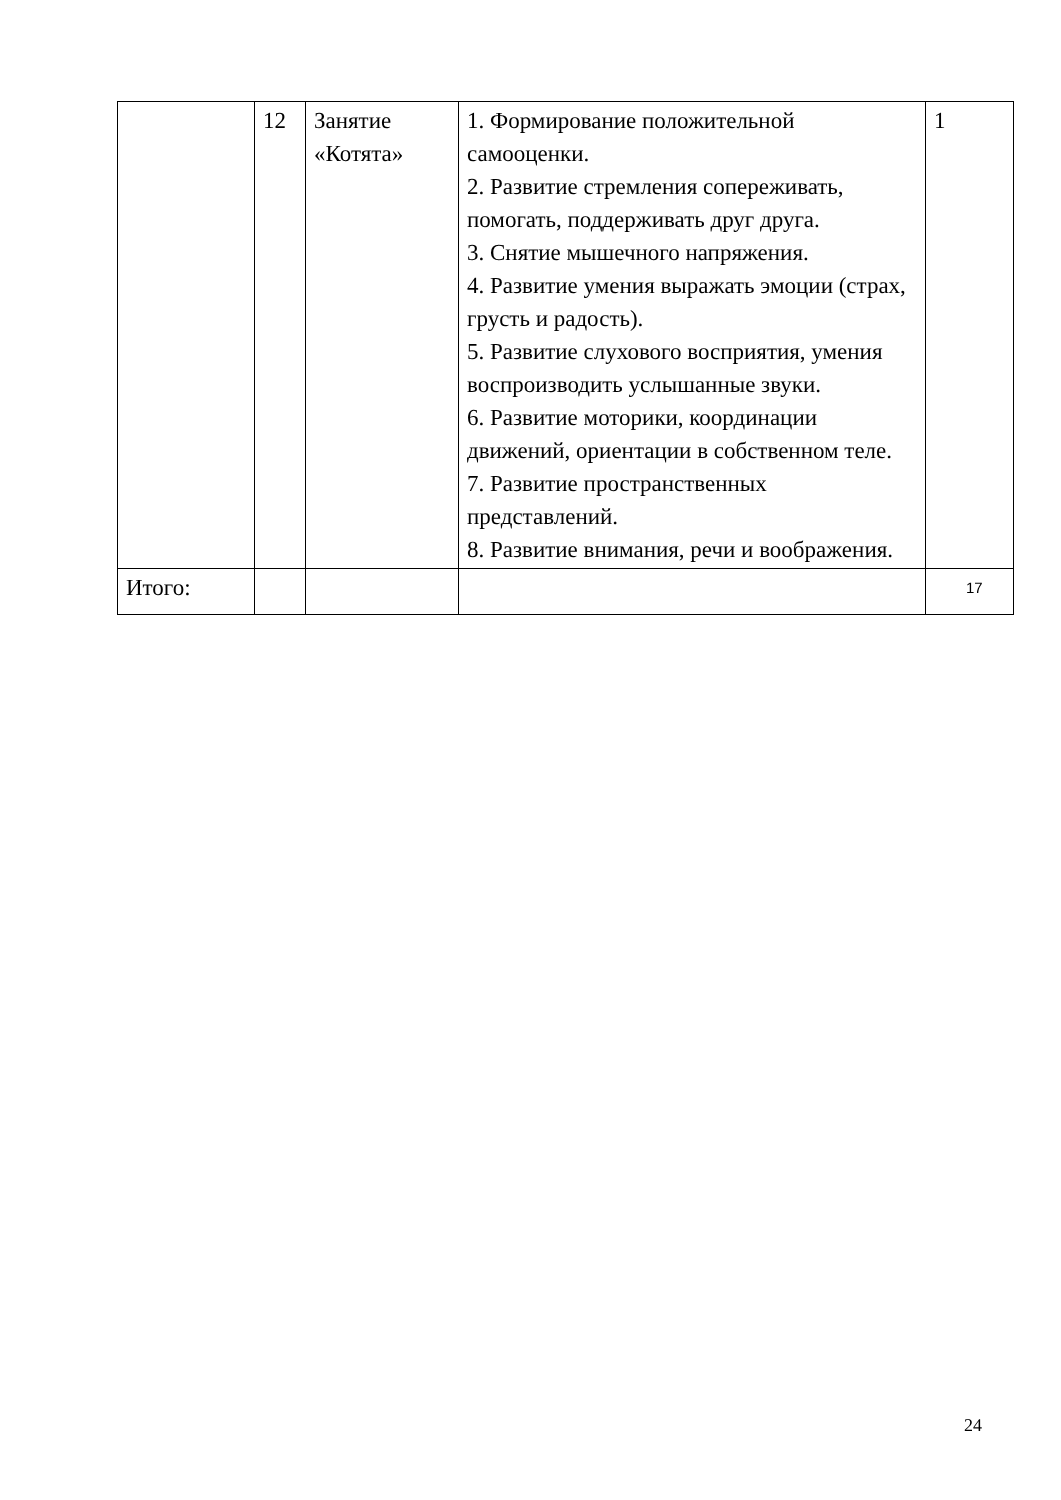| | 12 | Занятие «Котята» | 1. Формирование положительной самооценки. 2. Развитие стремления сопереживать, помогать, поддерживать друг друга. 3. Снятие мышечного напряжения. 4. Развитие умения выражать эмоции (страх, грусть и радость). 5. Развитие слухового восприятия, умения воспроизводить услышанные звуки. 6. Развитие моторики, координации движений, ориентации в собственном теле. 7. Развитие пространственных представлений. 8. Развитие внимания, речи и воображения. | 1 |
| Итого: | | | | 17 |
24